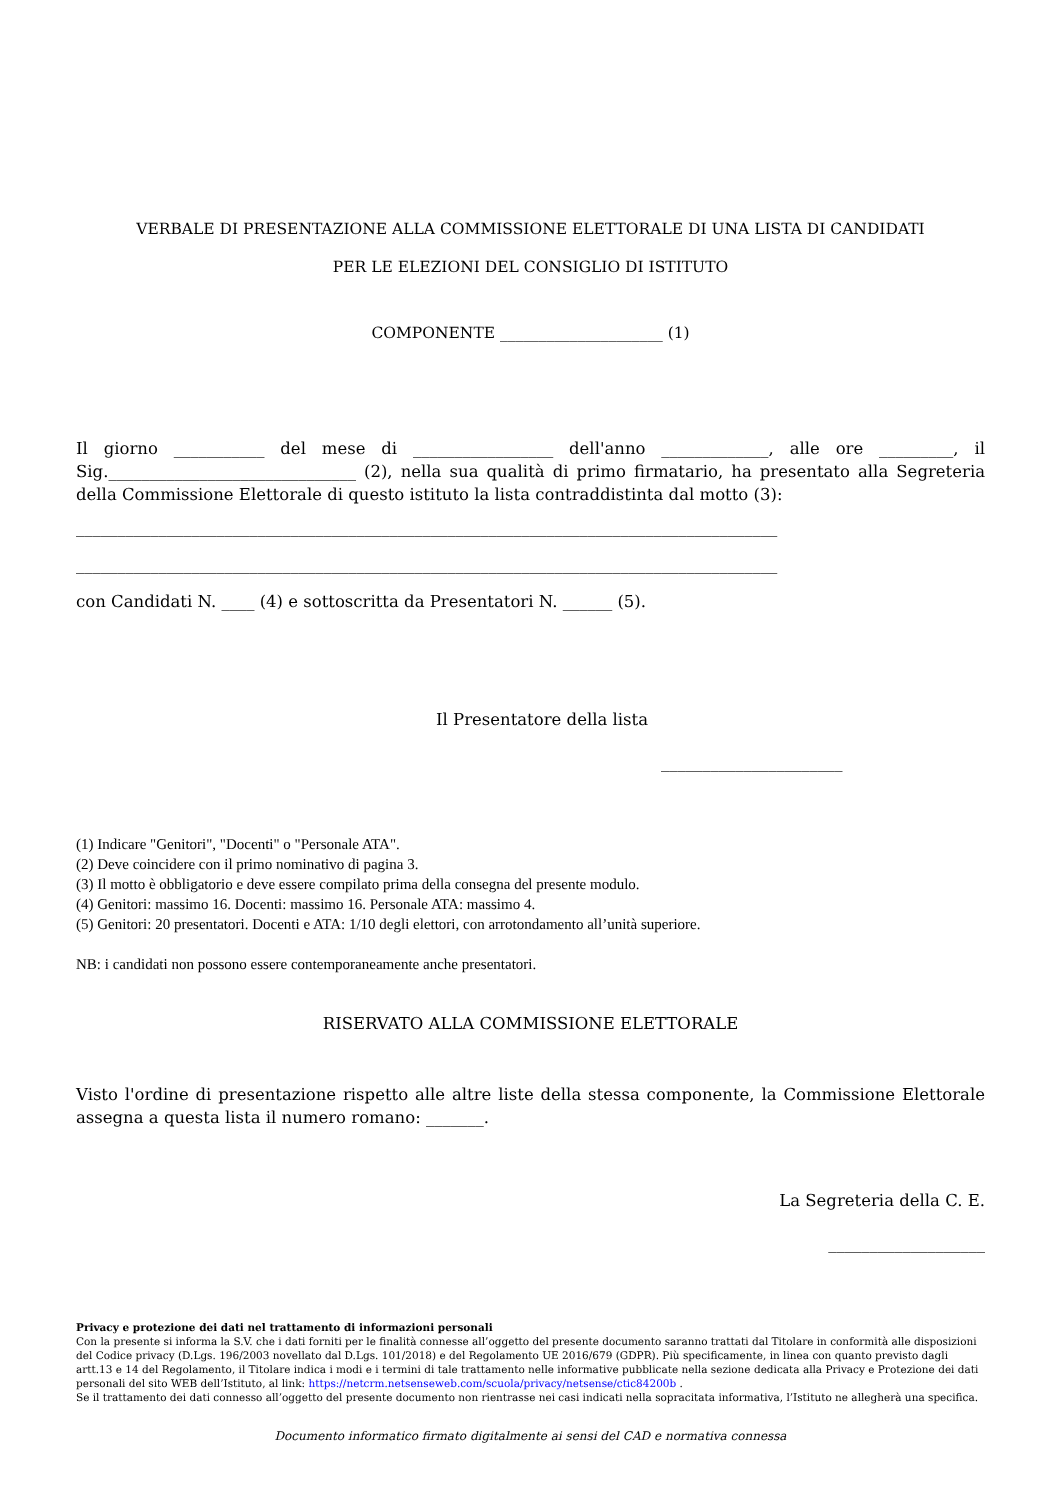VERBALE DI PRESENTAZIONE ALLA COMMISSIONE ELETTORALE DI UNA LISTA DI CANDIDATI
PER LE ELEZIONI DEL CONSIGLIO DI ISTITUTO
COMPONENTE _____________________ (1)
Il giorno ___________ del mese di _________________ dell'anno _____________, alle ore _________, il Sig.______________________________ (2), nella sua qualità di primo firmatario, ha presentato alla Segreteria della Commissione Elettorale di questo istituto la lista contraddistinta dal motto (3):
_____________________________________________________________________________________
_____________________________________________________________________________________
con Candidati N. ____ (4) e sottoscritta da Presentatori N. ______ (5).
Il Presentatore della lista
______________________
(1) Indicare "Genitori", "Docenti" o "Personale ATA".
(2) Deve coincidere con il primo nominativo di pagina 3.
(3) Il motto è obbligatorio e deve essere compilato prima della consegna del presente modulo.
(4) Genitori: massimo 16. Docenti: massimo 16. Personale ATA: massimo 4.
(5) Genitori: 20 presentatori. Docenti e ATA: 1/10 degli elettori, con arrotondamento all’unità superiore.
NB: i candidati non possono essere contemporaneamente anche presentatori.
RISERVATO ALLA COMMISSIONE ELETTORALE
Visto l'ordine di presentazione rispetto alle altre liste della stessa componente, la Commissione Elettorale assegna a questa lista il numero romano: _______.
La Segreteria della C. E.
___________________
Privacy e protezione dei dati nel trattamento di informazioni personali
Con la presente si informa la S.V. che i dati forniti per le finalità connesse all’oggetto del presente documento saranno trattati dal Titolare in conformità alle disposizioni del Codice privacy (D.Lgs. 196/2003 novellato dal D.Lgs. 101/2018) e del Regolamento UE 2016/679 (GDPR). Più specificamente, in linea con quanto previsto dagli artt.13 e 14 del Regolamento, il Titolare indica i modi e i termini di tale trattamento nelle informative pubblicate nella sezione dedicata alla Privacy e Protezione dei dati personali del sito WEB dell’Istituto, al link: https://netcrm.netsenseweb.com/scuola/privacy/netsense/ctic84200b .
Se il trattamento dei dati connesso all’oggetto del presente documento non rientrasse nei casi indicati nella sopracitata informativa, l’Istituto ne allegherà una specifica.
Documento informatico firmato digitalmente ai sensi del CAD e normativa connessa